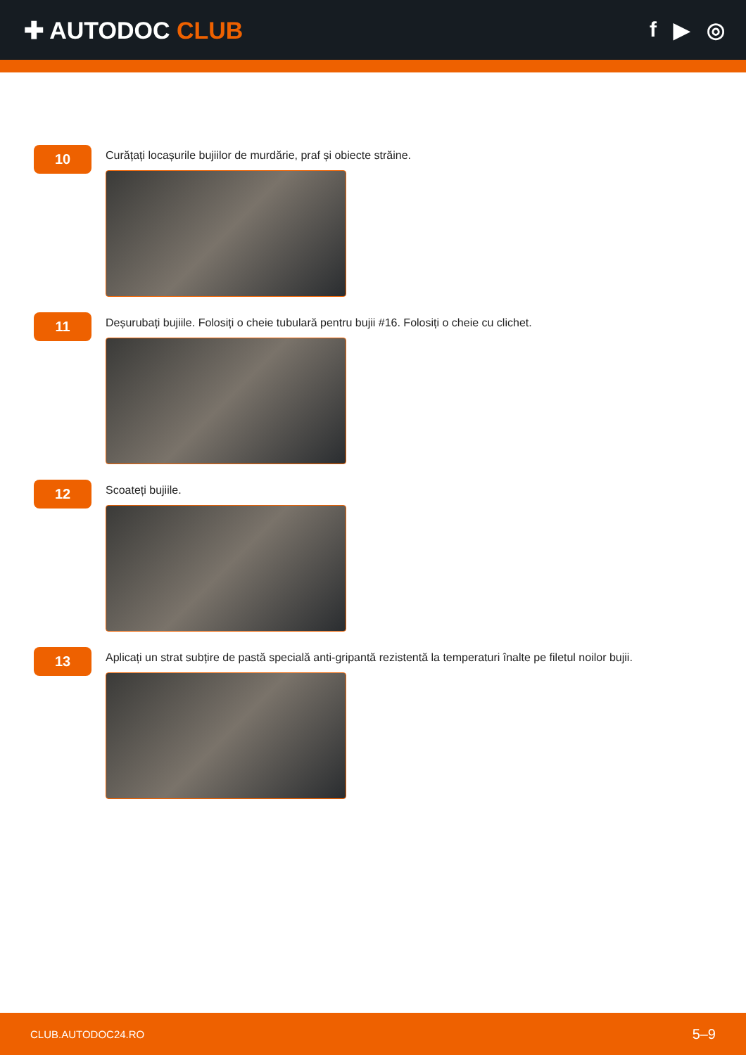✚ AUTODOC CLUB f ▶ ◎
10
Curățați locașurile bujiilor de murdărie, praf și obiecte străine.
11
Deșurubați bujiile. Folosiți o cheie tubulară pentru bujii #16. Folosiți o cheie cu clichet.
12
Scoateți bujiile.
13
Aplicați un strat subțire de pastă specială anti-gripantă rezistentă la temperaturi înalte pe filetul noilor bujii.
CLUB.AUTODOC24.RO 5–9